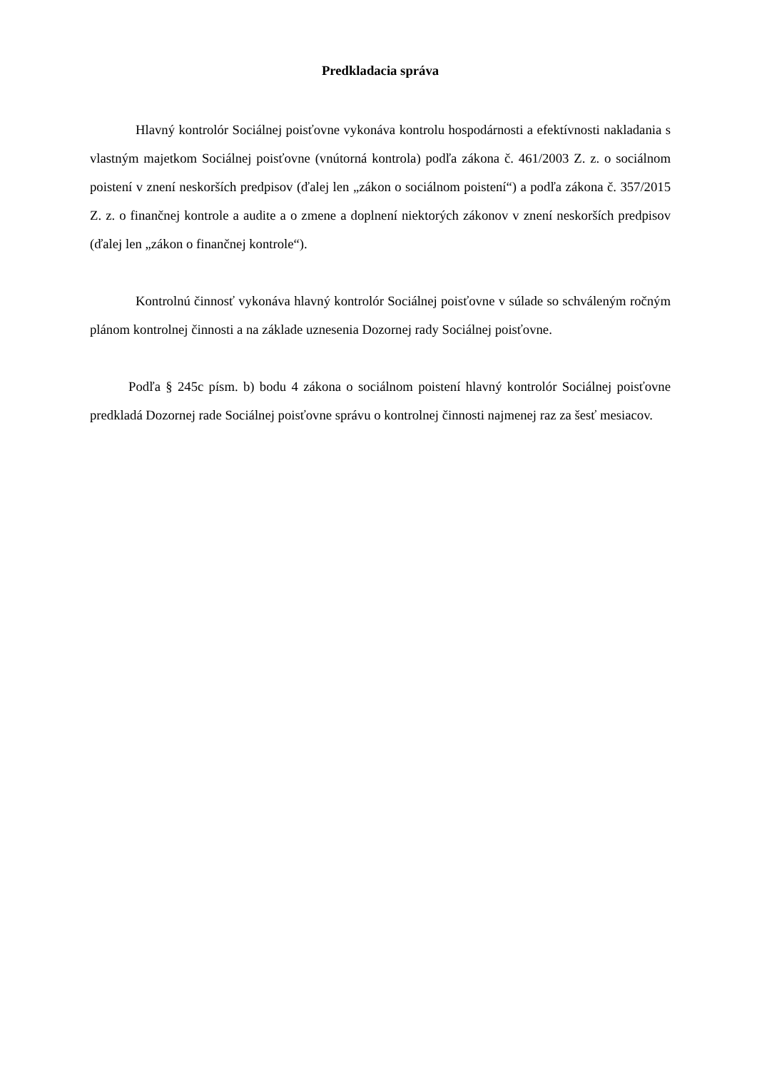Predkladacia správa
Hlavný kontrolór Sociálnej poisťovne vykonáva kontrolu hospodárnosti a efektívnosti nakladania s vlastným majetkom Sociálnej poisťovne (vnútorná kontrola) podľa zákona č. 461/2003 Z. z. o sociálnom poistení v znení neskorších predpisov (ďalej len „zákon o sociálnom poistení“) a podľa zákona č. 357/2015 Z. z. o finančnej kontrole a audite a o zmene a doplnení niektorých zákonov v znení neskorších predpisov (ďalej len „zákon o finančnej kontrole“).
Kontrolnú činnosť vykonáva hlavný kontrolór Sociálnej poisťovne v súlade so schváleným ročným plánom kontrolnej činnosti a na základe uznesenia Dozornej rady Sociálnej poisťovne.
Podľa § 245c písm. b) bodu 4 zákona o sociálnom poistení hlavný kontrolór Sociálnej poisťovne predkladá Dozornej rade Sociálnej poisťovne správu o kontrolnej činnosti najmenej raz za šesť mesiacov.